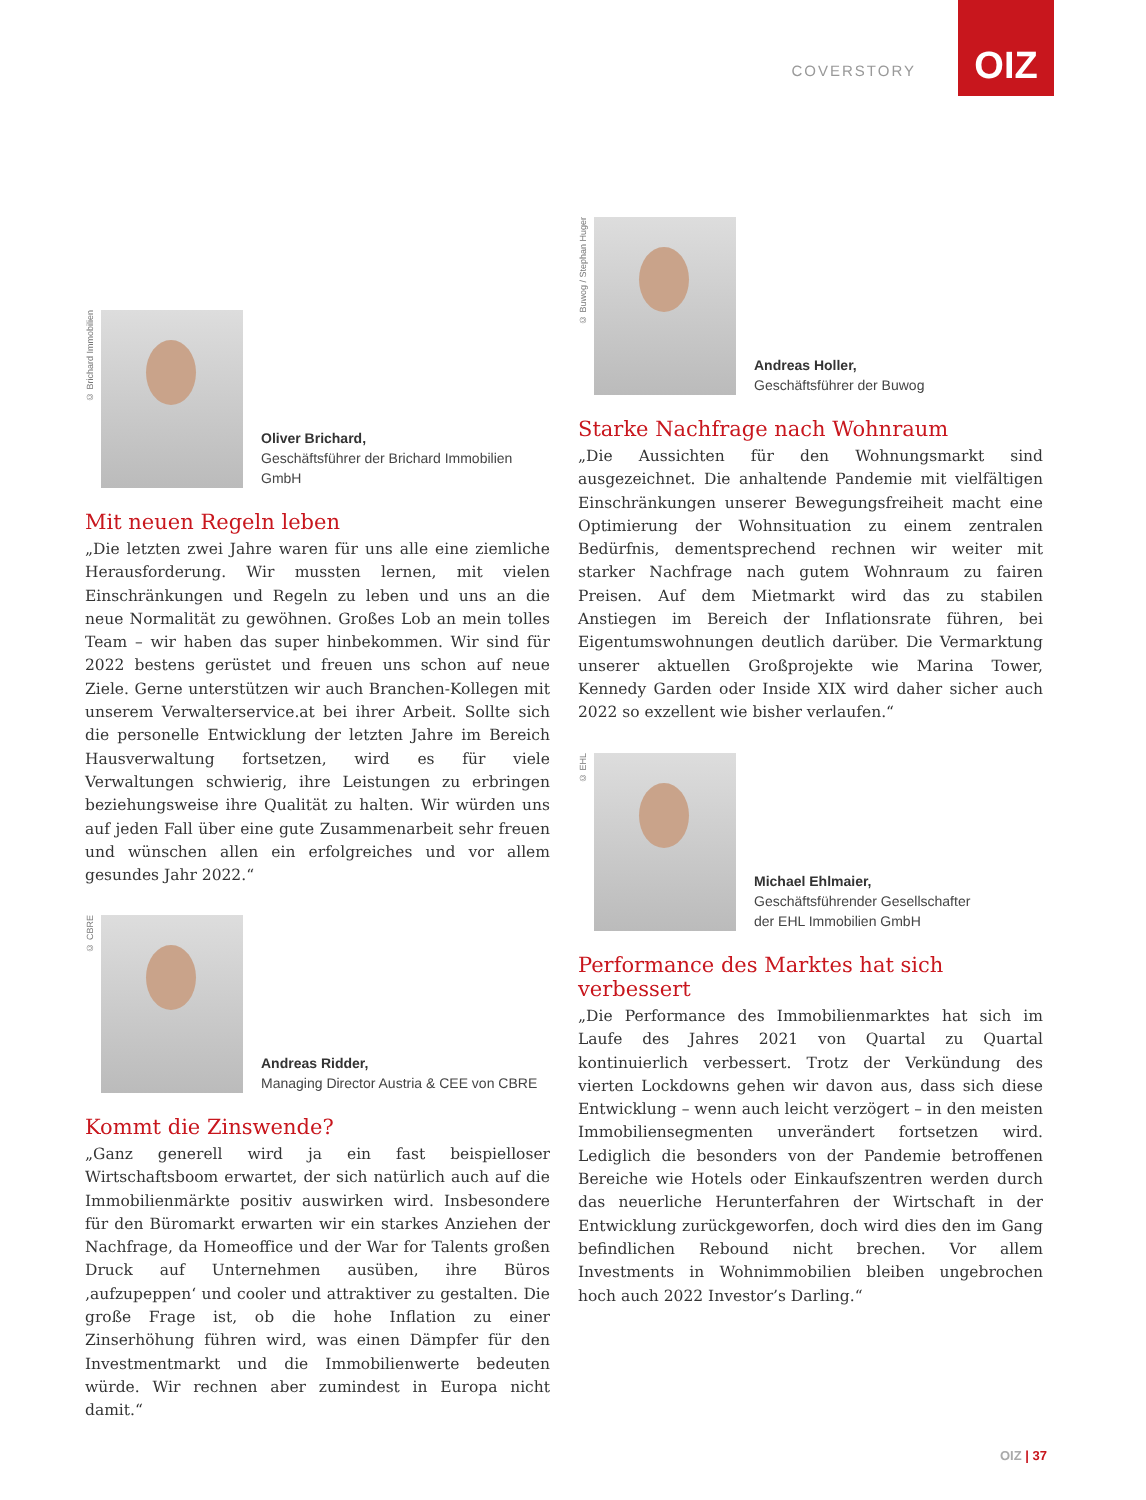COVERSTORY
OIZ
© Brichard Immobilien
Oliver Brichard,
Geschäftsführer der Brichard Immobilien GmbH
Mit neuen Regeln leben
„Die letzten zwei Jahre waren für uns alle eine ziemliche Herausforderung. Wir mussten lernen, mit vielen Einschränkungen und Regeln zu leben und uns an die neue Normalität zu gewöhnen. Großes Lob an mein tolles Team – wir haben das super hinbekommen. Wir sind für 2022 bestens gerüstet und freuen uns schon auf neue Ziele. Gerne unterstützen wir auch Branchen-Kollegen mit unserem Verwalterservice.at bei ihrer Arbeit. Sollte sich die personelle Entwicklung der letzten Jahre im Bereich Hausverwaltung fortsetzen, wird es für viele Verwaltungen schwierig, ihre Leistungen zu erbringen beziehungsweise ihre Qualität zu halten. Wir würden uns auf jeden Fall über eine gute Zusammenarbeit sehr freuen und wünschen allen ein erfolgreiches und vor allem gesundes Jahr 2022.“
© CBRE
Andreas Ridder,
Managing Director Austria & CEE von CBRE
Kommt die Zinswende?
„Ganz generell wird ja ein fast beispielloser Wirtschaftsboom erwartet, der sich natürlich auch auf die Immobilienmärkte positiv auswirken wird. Insbesondere für den Büromarkt erwarten wir ein starkes Anziehen der Nachfrage, da Homeoffice und der War for Talents großen Druck auf Unternehmen ausüben, ihre Büros ‚aufzupeppen‘ und cooler und attraktiver zu gestalten. Die große Frage ist, ob die hohe Inflation zu einer Zinserhöhung führen wird, was einen Dämpfer für den Investmentmarkt und die Immobilienwerte bedeuten würde. Wir rechnen aber zumindest in Europa nicht damit.“
© Buwog / Stephan Huger
Andreas Holler,
Geschäftsführer der Buwog
Starke Nachfrage nach Wohnraum
„Die Aussichten für den Wohnungsmarkt sind ausgezeichnet. Die anhaltende Pandemie mit vielfältigen Einschränkungen unserer Bewegungsfreiheit macht eine Optimierung der Wohnsituation zu einem zentralen Bedürfnis, dementsprechend rechnen wir weiter mit starker Nachfrage nach gutem Wohnraum zu fairen Preisen. Auf dem Mietmarkt wird das zu stabilen Anstiegen im Bereich der Inflationsrate führen, bei Eigentumswohnungen deutlich darüber. Die Vermarktung unserer aktuellen Großprojekte wie Marina Tower, Kennedy Garden oder Inside XIX wird daher sicher auch 2022 so exzellent wie bisher verlaufen.“
© EHL
Michael Ehlmaier,
Geschäftsführender Gesellschafter
der EHL Immobilien GmbH
Performance des Marktes hat sich verbessert
„Die Performance des Immobilienmarktes hat sich im Laufe des Jahres 2021 von Quartal zu Quartal kontinuierlich verbessert. Trotz der Verkündung des vierten Lockdowns gehen wir davon aus, dass sich diese Entwicklung – wenn auch leicht verzögert – in den meisten Immobiliensegmenten unverändert fortsetzen wird. Lediglich die besonders von der Pandemie betroffenen Bereiche wie Hotels oder Einkaufszentren werden durch das neuerliche Herunterfahren der Wirtschaft in der Entwicklung zurückgeworfen, doch wird dies den im Gang befindlichen Rebound nicht brechen. Vor allem Investments in Wohnimmobilien bleiben ungebrochen hoch auch 2022 Investor’s Darling.“
OIZ | 37